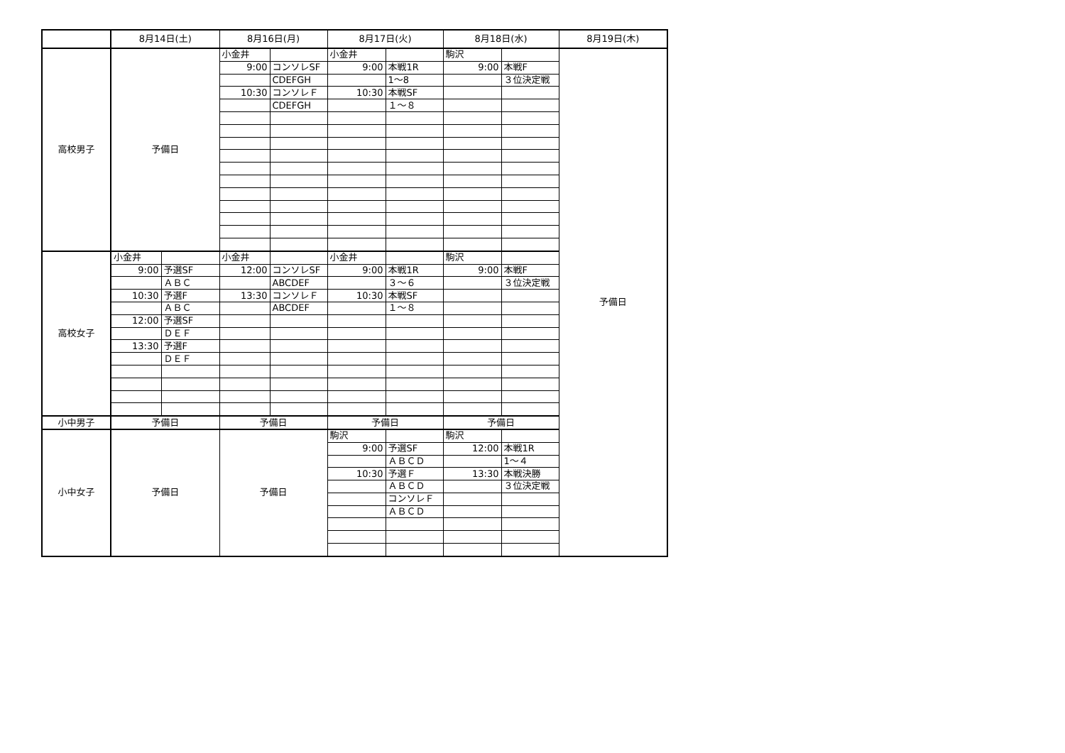| | 8月14日(土) | | 8月16日(月) | | 8月17日(火) | | 8月18日(水) | | 8月19日(木) |
| --- | --- | --- | --- | --- | --- | --- | --- | --- | --- |
| 高校男子 | 予備日 | | 小金井 | | 小金井 | | 駒沢 | | 予備日 |
| | | | 9:00 | コンソレSF | 9:00 | 本戦1R | 9:00 | 本戦F | |
| | | | | CDEFGH | | 1～8 | | ３位決定戦 | |
| | | | 10:30 | コンソレＦ | 10:30 | 本戦SF | | | |
| | | | | CDEFGH | | １～８ | | | |
| 高校女子 | 小金井 | | 小金井 | | 小金井 | | 駒沢 | | |
| | 9:00 | 予選SF | 12:00 | コンソレSF | 9:00 | 本戦1R | 9:00 | 本戦F | |
| | | ＡＢＣ | | ABCDEF | | ３～６ | | ３位決定戦 | |
| | 10:30 | 予選F | 13:30 | コンソレＦ | 10:30 | 本戦SF | | | |
| | | ＡＢＣ | | ABCDEF | | １～８ | | | |
| | 12:00 | 予選SF | | | | | | | |
| | | ＤＥＦ | | | | | | | |
| | 13:30 | 予選F | | | | | | | |
| | | ＤＥＦ | | | | | | | |
| 小中男子 | 予備日 | | 予備日 | | 予備日 | | 予備日 | | |
| 小中女子 | 予備日 | | 予備日 | | 駒沢 | | 駒沢 | | |
| | | | | | 9:00 | 予選SF | 12:00 | 本戦1R | |
| | | | | | | ＡＢＣＤ | | 1～４ | |
| | | | | | 10:30 | 予選Ｆ | 13:30 | 本戦決勝 | |
| | | | | | | ＡＢＣＤ | | ３位決定戦 | |
| | | | | | | コンソレＦ | | | |
| | | | | | | ＡＢＣＤ | | | |